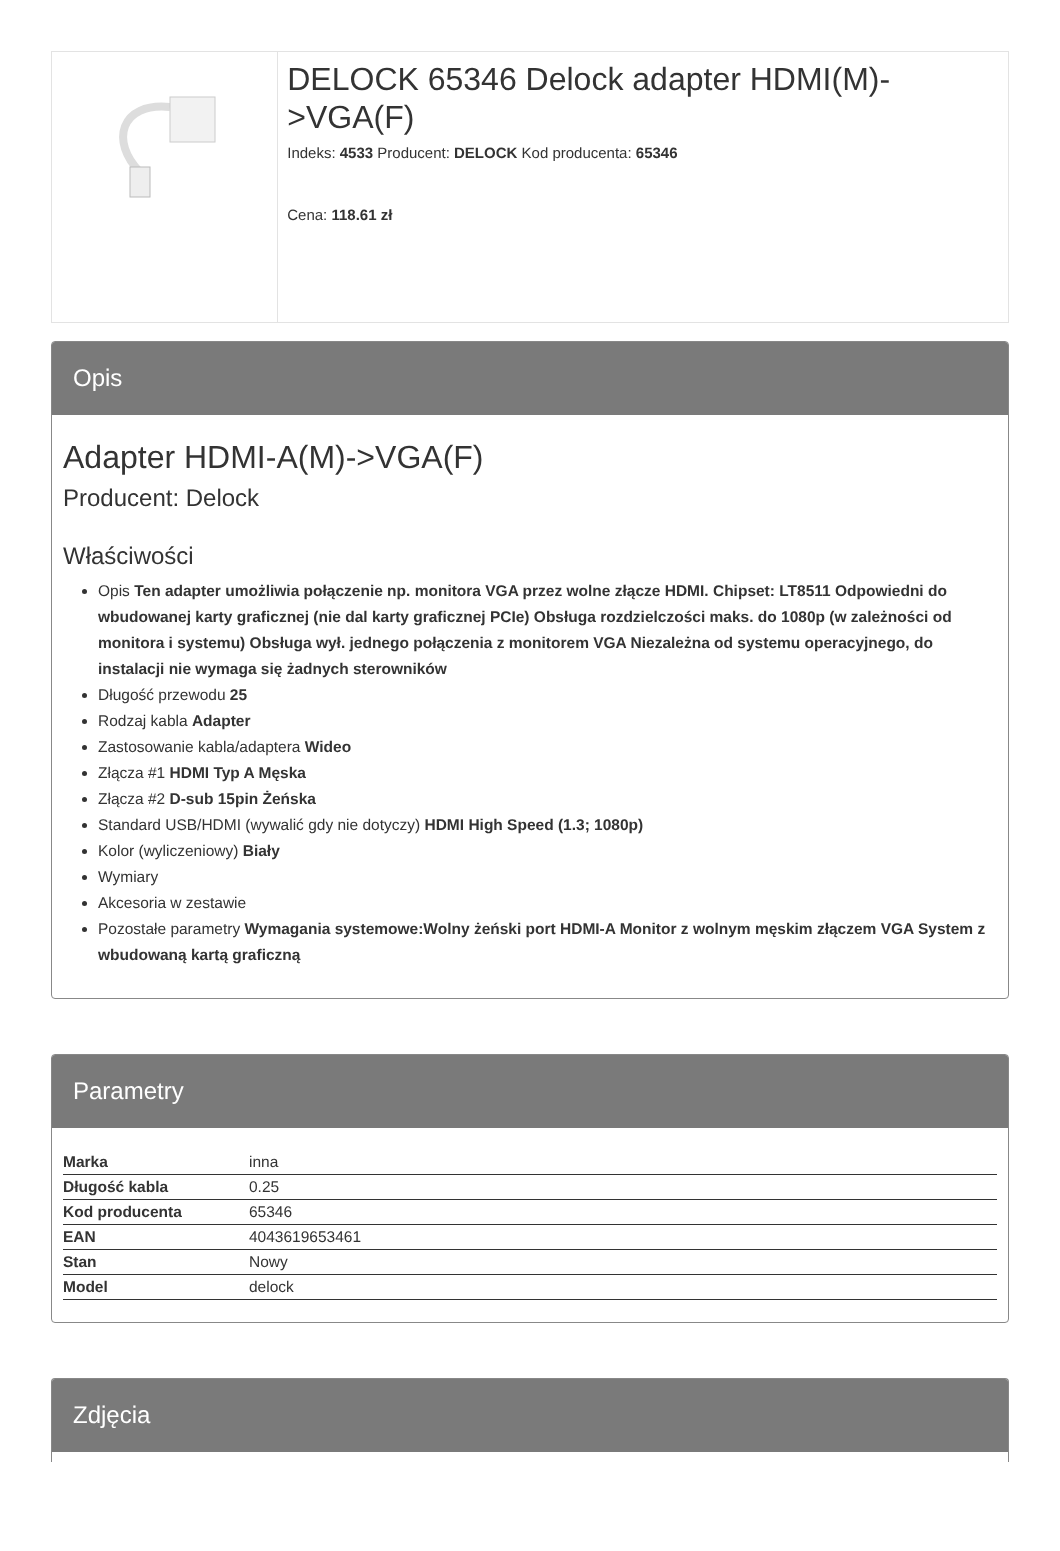DELOCK 65346 Delock adapter HDMI(M)->VGA(F)
Indeks: 4533 Producent: DELOCK Kod producenta: 65346
Cena: 118.61 zł
Opis
Adapter HDMI-A(M)->VGA(F)
Producent: Delock
Właściwości
Opis Ten adapter umożliwia połączenie np. monitora VGA przez wolne złącze HDMI. Chipset: LT8511 Odpowiedni do wbudowanej karty graficznej (nie dal karty graficznej PCIe) Obsługa rozdzielczości maks. do 1080p (w zależności od monitora i systemu) Obsługa wył. jednego połączenia z monitorem VGA Niezależna od systemu operacyjnego, do instalacji nie wymaga się żadnych sterowników
Długość przewodu 25
Rodzaj kabla Adapter
Zastosowanie kabla/adaptera Wideo
Złącza #1 HDMI Typ A Męska
Złącza #2 D-sub 15pin Żeńska
Standard USB/HDMI (wywalić gdy nie dotyczy) HDMI High Speed (1.3; 1080p)
Kolor (wyliczeniowy) Biały
Wymiary
Akcesoria w zestawie
Pozostałe parametry Wymagania systemowe:Wolny żeński port HDMI-A Monitor z wolnym męskim złączem VGA System z wbudowaną kartą graficzną
Parametry
| Marka | inna |
| Długość kabla | 0.25 |
| Kod producenta | 65346 |
| EAN | 4043619653461 |
| Stan | Nowy |
| Model | delock |
Zdjęcia